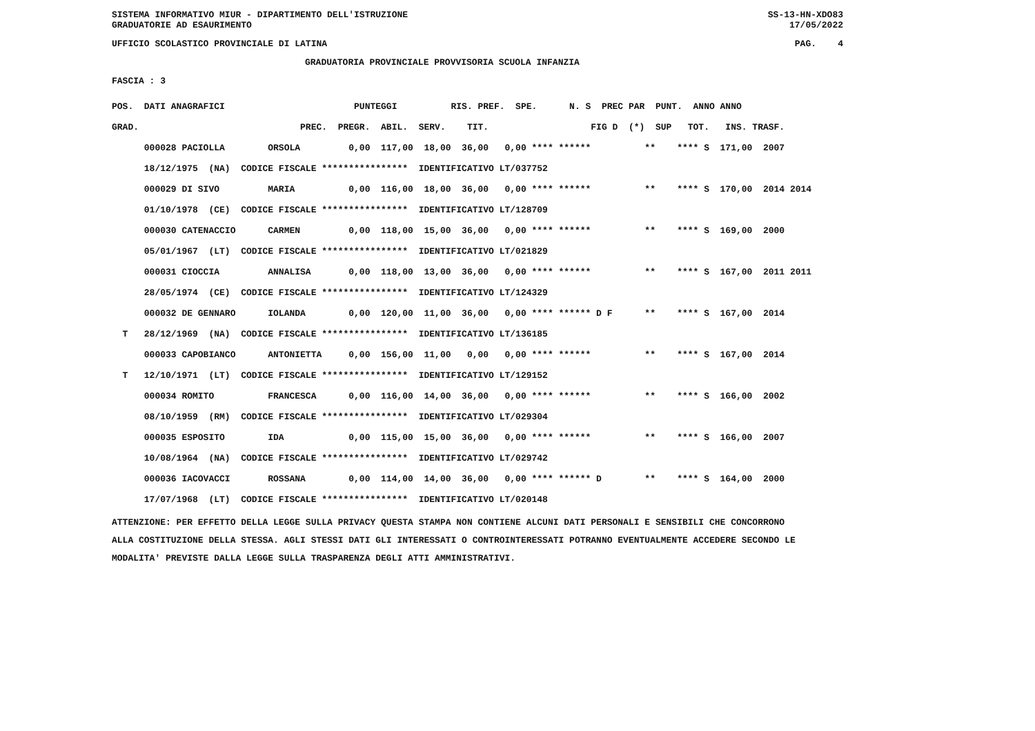SISTEMA INFORMATIVO MIUR - DIPARTIMENTO DELL'ISTRUZIONE SS-13-HN-XDO83
GRADUATORIE AD ESAURIMENTO 17/05/2022
UFFICIO SCOLASTICO PROVINCIALE DI LATINA PAG. 4
GRADUATORIA PROVINCIALE PROVVISORIA SCUOLA INFANZIA
FASCIA : 3
| POS. DATI ANAGRAFICI PUNTEGGI RIS. PREF. SPE. N. S PREC PAR PUNT. ANNO ANNO |
| --- |
| GRAD. PREC. PREGR. ABIL. SERV. TIT. FIG D (*) SUP TOT. INS. TRASF. |
| 000028 PACIOLLA ORSOLA 0,00 117,00 18,00 36,00 0,00 **** ****** ** **** S 171,00 2007 |
| 18/12/1975 (NA) CODICE FISCALE **************** IDENTIFICATIVO LT/037752 |
| 000029 DI SIVO MARIA 0,00 116,00 18,00 36,00 0,00 **** ****** ** **** S 170,00 2014 2014 |
| 01/10/1978 (CE) CODICE FISCALE **************** IDENTIFICATIVO LT/128709 |
| 000030 CATENACCIO CARMEN 0,00 118,00 15,00 36,00 0,00 **** ****** ** **** S 169,00 2000 |
| 05/01/1967 (LT) CODICE FISCALE **************** IDENTIFICATIVO LT/021829 |
| 000031 CIOCCIA ANNALISA 0,00 118,00 13,00 36,00 0,00 **** ****** ** **** S 167,00 2011 2011 |
| 28/05/1974 (CE) CODICE FISCALE **************** IDENTIFICATIVO LT/124329 |
| 000032 DE GENNARO IOLANDA 0,00 120,00 11,00 36,00 0,00 **** ****** D F ** **** S 167,00 2014 |
| T 28/12/1969 (NA) CODICE FISCALE **************** IDENTIFICATIVO LT/136185 |
| 000033 CAPOBIANCO ANTONIETTA 0,00 156,00 11,00 0,00 0,00 **** ****** ** **** S 167,00 2014 |
| T 12/10/1971 (LT) CODICE FISCALE **************** IDENTIFICATIVO LT/129152 |
| 000034 ROMITO FRANCESCA 0,00 116,00 14,00 36,00 0,00 **** ****** ** **** S 166,00 2002 |
| 08/10/1959 (RM) CODICE FISCALE **************** IDENTIFICATIVO LT/029304 |
| 000035 ESPOSITO IDA 0,00 115,00 15,00 36,00 0,00 **** ****** ** **** S 166,00 2007 |
| 10/08/1964 (NA) CODICE FISCALE **************** IDENTIFICATIVO LT/029742 |
| 000036 IACOVACCI ROSSANA 0,00 114,00 14,00 36,00 0,00 **** ****** D ** **** S 164,00 2000 |
| 17/07/1968 (LT) CODICE FISCALE **************** IDENTIFICATIVO LT/020148 |
ATTENZIONE: PER EFFETTO DELLA LEGGE SULLA PRIVACY QUESTA STAMPA NON CONTIENE ALCUNI DATI PERSONALI E SENSIBILI CHE CONCORRONO
ALLA COSTITUZIONE DELLA STESSA. AGLI STESSI DATI GLI INTERESSATI O CONTROINTERESSATI POTRANNO EVENTUALMENTE ACCEDERE SECONDO LE
MODALITA' PREVISTE DALLA LEGGE SULLA TRASPARENZA DEGLI ATTI AMMINISTRATIVI.